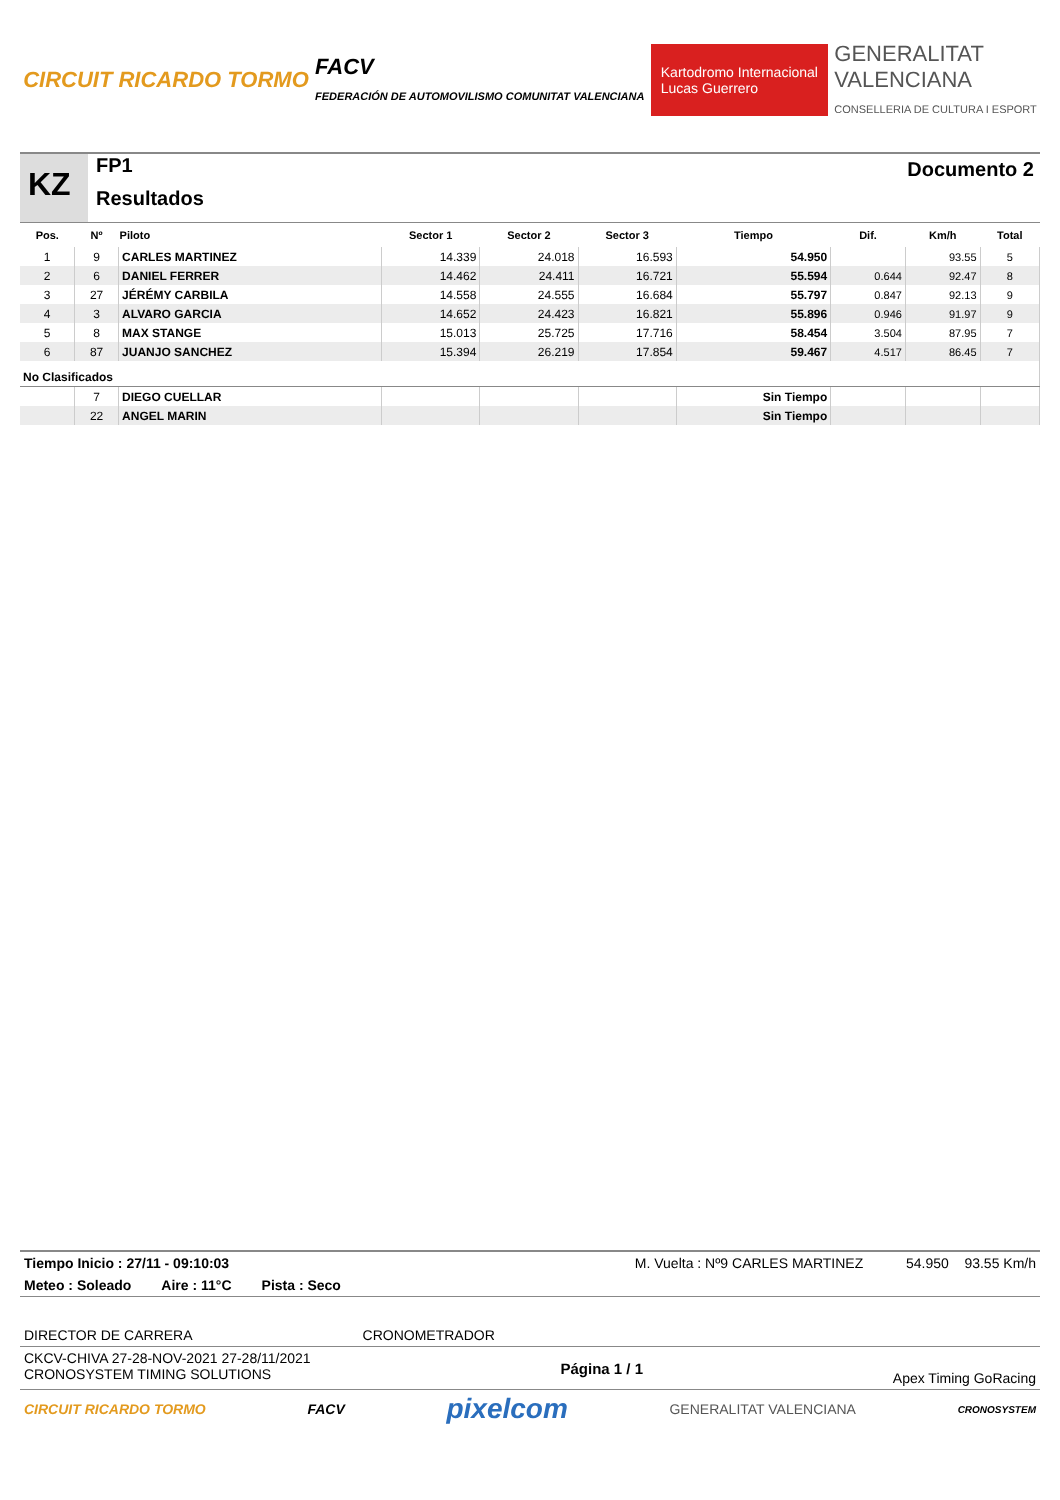CIRCUIT RICARDO TORMO
FACV
FEDERACIÓN DE AUTOMOVILISMO COMUNITAT VALENCIANA
Kartodromo Internacional
Lucas Guerrero
GENERALITAT
VALENCIANA
CONSELLERIA DE CULTURA I ESPORT
KZ
FP1
Resultados
Documento 2
| Pos. | Nº | Piloto | Sector 1 | Sector 2 | Sector 3 | Tiempo | Dif. | Km/h | Total |
| --- | --- | --- | --- | --- | --- | --- | --- | --- | --- |
| 1 | 9 | CARLES MARTINEZ | 14.339 | 24.018 | 16.593 | 54.950 | | 93.55 | 5 |
| 2 | 6 | DANIEL FERRER | 14.462 | 24.411 | 16.721 | 55.594 | 0.644 | 92.47 | 8 |
| 3 | 27 | JÉRÉMY CARBILA | 14.558 | 24.555 | 16.684 | 55.797 | 0.847 | 92.13 | 9 |
| 4 | 3 | ALVARO GARCIA | 14.652 | 24.423 | 16.821 | 55.896 | 0.946 | 91.97 | 9 |
| 5 | 8 | MAX STANGE | 15.013 | 25.725 | 17.716 | 58.454 | 3.504 | 87.95 | 7 |
| 6 | 87 | JUANJO SANCHEZ | 15.394 | 26.219 | 17.854 | 59.467 | 4.517 | 86.45 | 7 |
| No Clasificados | | | | | | | | | |
| | 7 | DIEGO CUELLAR | | | | Sin Tiempo | | | |
| | 22 | ANGEL MARIN | | | | Sin Tiempo | | | |
Tiempo Inicio : 27/11 - 09:10:03 M. Vuelta : Nº9 CARLES MARTINEZ 54.950 93.55 Km/h
Meteo : Soleado Aire : 11°C Pista : Seco
DIRECTOR DE CARRERA CRONOMETRADOR
CKCV-CHIVA 27-28-NOV-2021 27-28/11/2021
CRONOSYSTEM TIMING SOLUTIONS Página 1 / 1 Apex Timing GoRacing
CIRCUIT RICARDO TORMO FACV pixelcom GENERALITAT VALENCIANA CRONOSYSTEM